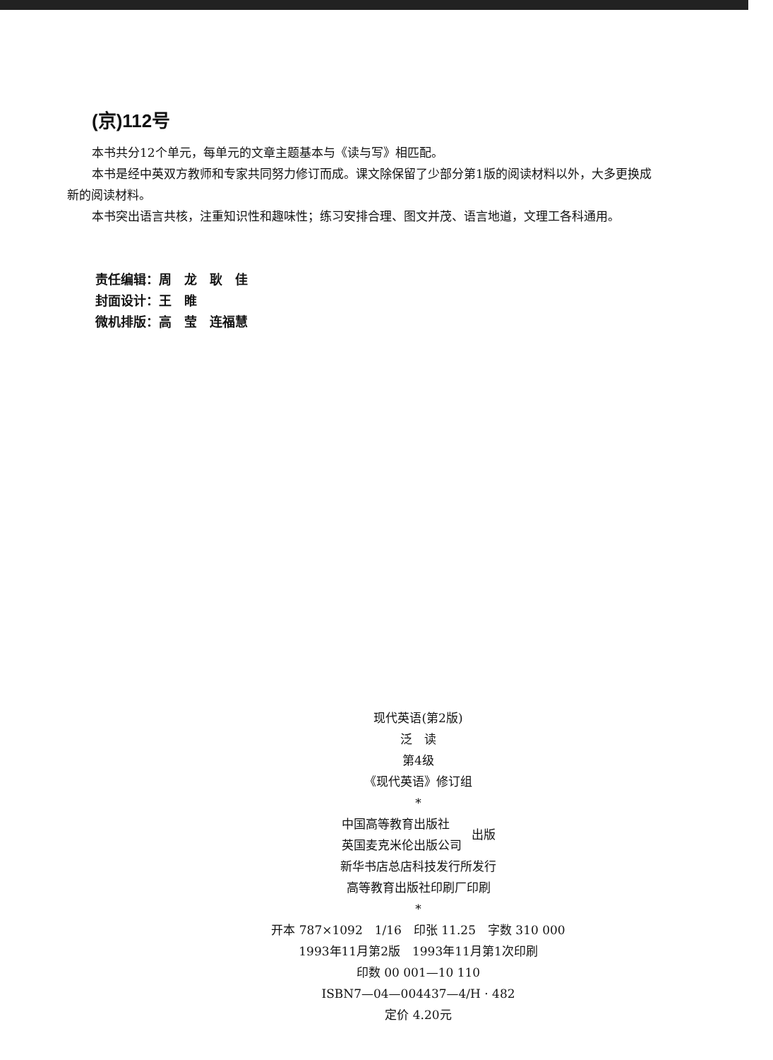(京)112号
本书共分12个单元，每单元的文章主题基本与《读与写》相匹配。
本书是经中英双方教师和专家共同努力修订而成。课文除保留了少部分第1版的阅读材料以外，大多更换成新的阅读材料。
本书突出语言共核，注重知识性和趣味性；练习安排合理、图文并茂、语言地道，文理工各科通用。
责任编辑：周　龙　耿　佳
封面设计：王　睢
微机排版：高　莹　连福慧
现代英语(第2版)
泛　读
第4级
《现代英语》修订组
*
中国高等教育出版社
英国麦克米伦出版公司
出版
新华书店总店科技发行所发行
高等教育出版社印刷厂印刷
*
开本 787×1092　1/16　印张 11.25　字数 310 000
1993年11月第2版　1993年11月第1次印刷
印数 00 001—10 110
ISBN7—04—004437—4/H · 482
定价 4.20元